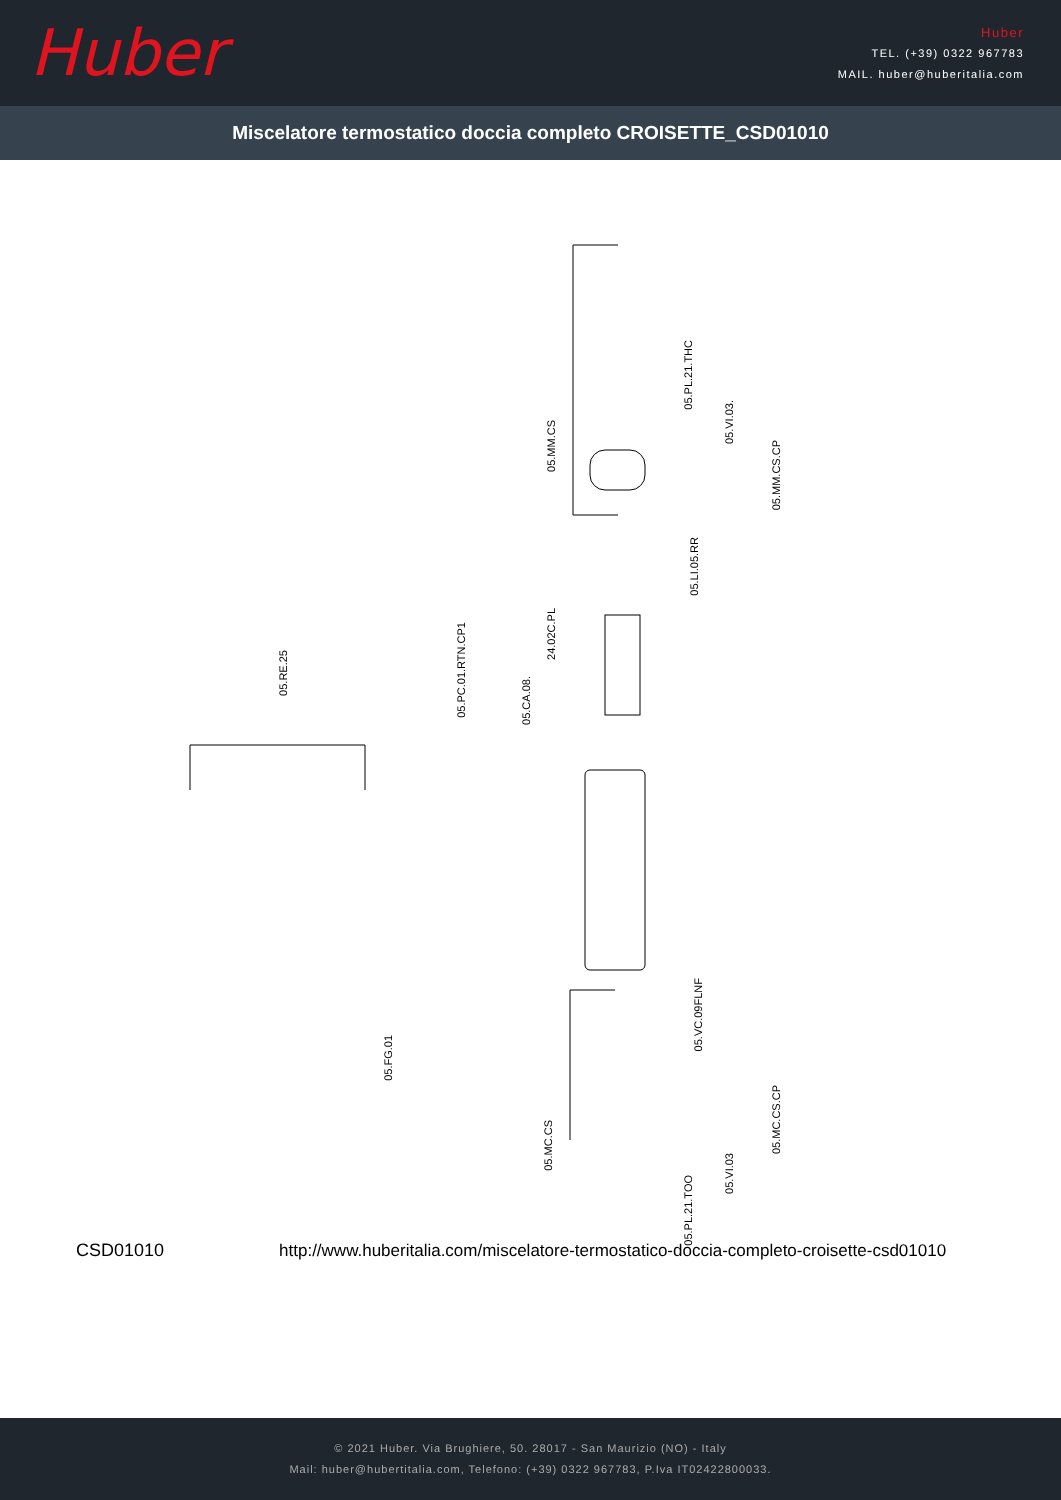Huber
Huber
TEL. (+39) 0322 967783
MAIL. huber@huberitalia.com
Miscelatore termostatico doccia completo CROISETTE_CSD01010
05.PL.21.THC
05.VI.03.
05.MM.CS
05.MM.CS.CP
05.LI.05.RR
24.02C.PL
05.PC.01.RTN.CP1
05.RE.25
05.CA.08.
05.VC.09FLNF
05.FG.01
05.MC.CS.CP
05.MC.CS
05.VI.03
05.PL.21.TOO
CSD01010 http://www.huberitalia.com/miscelatore-termostatico-doccia-completo-croisette-csd01010
© 2021 Huber. Via Brughiere, 50. 28017 - San Maurizio (NO) - Italy
Mail: huber@hubertitalia.com, Telefono: (+39) 0322 967783, P.Iva IT02422800033.